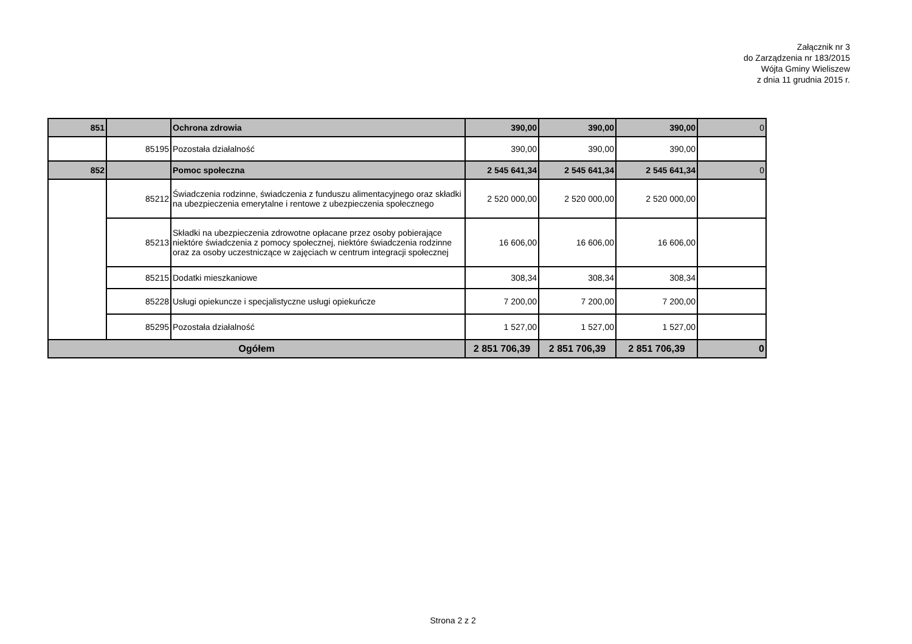Załącznik nr 3
do Zarządzenia nr 183/2015
Wójta Gminy Wieliszew
z dnia 11 grudnia 2015 r.
| 851 | | Ochrona zdrowia | 390,00 | 390,00 | 390,00 | 0 |
| | 85195 | Pozostała działalność | 390,00 | 390,00 | 390,00 | |
| 852 | | Pomoc społeczna | 2 545 641,34 | 2 545 641,34 | 2 545 641,34 | 0 |
| | 85212 | Świadczenia rodzinne, świadczenia z funduszu alimentacyjnego oraz składki na ubezpieczenia emerytalne i rentowe z ubezpieczenia społecznego | 2 520 000,00 | 2 520 000,00 | 2 520 000,00 | |
| | 85213 | Składki na ubezpieczenia zdrowotne opłacane przez osoby pobierające niektóre świadczenia z pomocy społecznej, niektóre świadczenia rodzinne oraz za osoby uczestniczące w zajęciach w centrum integracji społecznej | 16 606,00 | 16 606,00 | 16 606,00 | |
| | 85215 | Dodatki mieszkaniowe | 308,34 | 308,34 | 308,34 | |
| | 85228 | Usługi opiekuncze i specjalistyczne usługi opiekuńcze | 7 200,00 | 7 200,00 | 7 200,00 | |
| | 85295 | Pozostała działalność | 1 527,00 | 1 527,00 | 1 527,00 | |
| Ogółem | | | 2 851 706,39 | 2 851 706,39 | 2 851 706,39 | 0 |
Strona 2 z 2